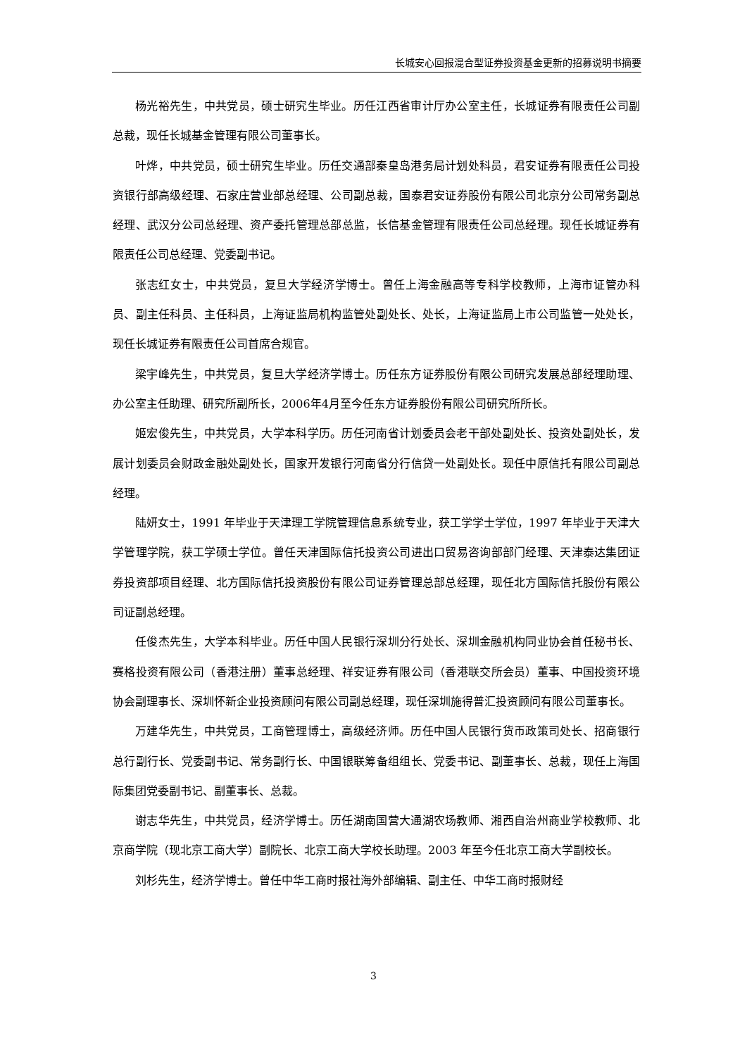长城安心回报混合型证券投资基金更新的招募说明书摘要
杨光裕先生，中共党员，硕士研究生毕业。历任江西省审计厅办公室主任，长城证券有限责任公司副总裁，现任长城基金管理有限公司董事长。
叶烨，中共党员，硕士研究生毕业。历任交通部秦皇岛港务局计划处科员，君安证券有限责任公司投资银行部高级经理、石家庄营业部总经理、公司副总裁，国泰君安证券股份有限公司北京分公司常务副总经理、武汉分公司总经理、资产委托管理总部总监，长信基金管理有限责任公司总经理。现任长城证券有限责任公司总经理、党委副书记。
张志红女士，中共党员，复旦大学经济学博士。曾任上海金融高等专科学校教师，上海市证管办科员、副主任科员、主任科员，上海证监局机构监管处副处长、处长，上海证监局上市公司监管一处处长，现任长城证券有限责任公司首席合规官。
梁宇峰先生，中共党员，复旦大学经济学博士。历任东方证券股份有限公司研究发展总部经理助理、办公室主任助理、研究所副所长，2006年4月至今任东方证券股份有限公司研究所所长。
姬宏俊先生，中共党员，大学本科学历。历任河南省计划委员会老干部处副处长、投资处副处长，发展计划委员会财政金融处副处长，国家开发银行河南省分行信贷一处副处长。现任中原信托有限公司副总经理。
陆妍女士，1991 年毕业于天津理工学院管理信息系统专业，获工学学士学位，1997 年毕业于天津大学管理学院，获工学硕士学位。曾任天津国际信托投资公司进出口贸易咨询部部门经理、天津泰达集团证券投资部项目经理、北方国际信托投资股份有限公司证券管理总部总经理，现任北方国际信托股份有限公司证副总经理。
任俊杰先生，大学本科毕业。历任中国人民银行深圳分行处长、深圳金融机构同业协会首任秘书长、赛格投资有限公司（香港注册）董事总经理、祥安证券有限公司（香港联交所会员）董事、中国投资环境协会副理事长、深圳怀新企业投资顾问有限公司副总经理，现任深圳施得普汇投资顾问有限公司董事长。
万建华先生，中共党员，工商管理博士，高级经济师。历任中国人民银行货币政策司处长、招商银行总行副行长、党委副书记、常务副行长、中国银联筹备组组长、党委书记、副董事长、总裁，现任上海国际集团党委副书记、副董事长、总裁。
谢志华先生，中共党员，经济学博士。历任湖南国营大通湖农场教师、湘西自治州商业学校教师、北京商学院（现北京工商大学）副院长、北京工商大学校长助理。2003 年至今任北京工商大学副校长。
刘杉先生，经济学博士。曾任中华工商时报社海外部编辑、副主任、中华工商时报财经
3